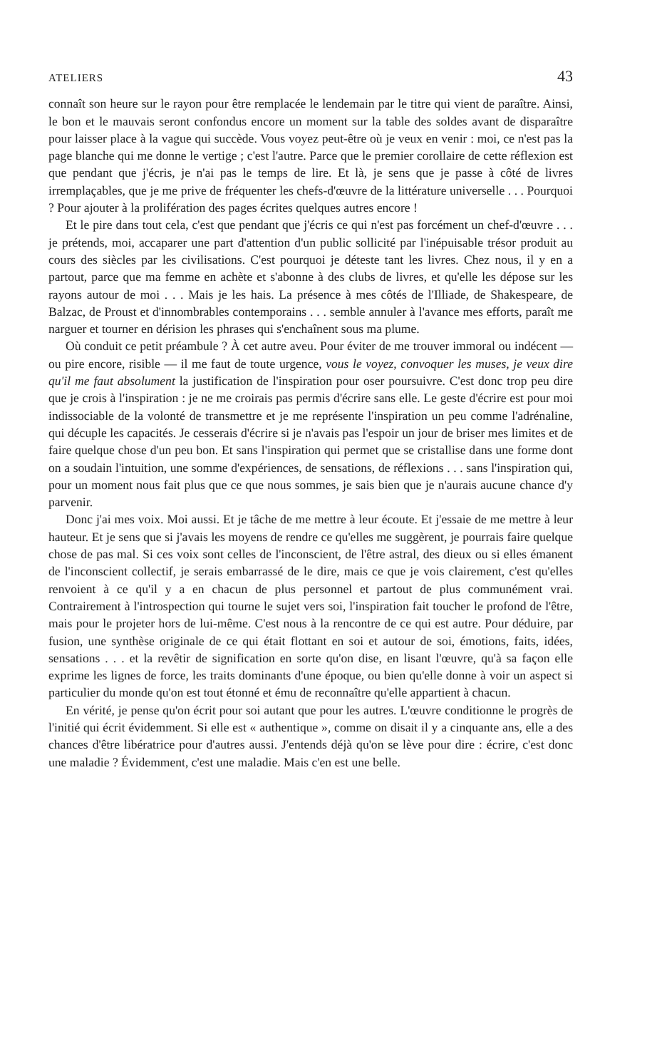ATELIERS 43
connaît son heure sur le rayon pour être remplacée le lendemain par le titre qui vient de paraître. Ainsi, le bon et le mauvais seront confondus encore un moment sur la table des soldes avant de disparaître pour laisser place à la vague qui succède. Vous voyez peut-être où je veux en venir : moi, ce n'est pas la page blanche qui me donne le vertige ; c'est l'autre. Parce que le premier corollaire de cette réflexion est que pendant que j'écris, je n'ai pas le temps de lire. Et là, je sens que je passe à côté de livres irremplaçables, que je me prive de fréquenter les chefs-d'œuvre de la littérature universelle . . . Pourquoi ? Pour ajouter à la prolifération des pages écrites quelques autres encore !
Et le pire dans tout cela, c'est que pendant que j'écris ce qui n'est pas forcément un chef-d'œuvre . . . je prétends, moi, accaparer une part d'attention d'un public sollicité par l'inépuisable trésor produit au cours des siècles par les civilisations. C'est pourquoi je déteste tant les livres. Chez nous, il y en a partout, parce que ma femme en achète et s'abonne à des clubs de livres, et qu'elle les dépose sur les rayons autour de moi . . . Mais je les hais. La présence à mes côtés de l'Illiade, de Shakespeare, de Balzac, de Proust et d'innombrables contemporains . . . semble annuler à l'avance mes efforts, paraît me narguer et tourner en dérision les phrases qui s'enchaînent sous ma plume.
Où conduit ce petit préambule ? À cet autre aveu. Pour éviter de me trouver immoral ou indécent — ou pire encore, risible — il me faut de toute urgence, vous le voyez, convoquer les muses, je veux dire qu'il me faut absolument la justification de l'inspiration pour oser poursuivre. C'est donc trop peu dire que je crois à l'inspiration : je ne me croirais pas permis d'écrire sans elle. Le geste d'écrire est pour moi indissociable de la volonté de transmettre et je me représente l'inspiration un peu comme l'adrénaline, qui décuple les capacités. Je cesserais d'écrire si je n'avais pas l'espoir un jour de briser mes limites et de faire quelque chose d'un peu bon. Et sans l'inspiration qui permet que se cristallise dans une forme dont on a soudain l'intuition, une somme d'expériences, de sensations, de réflexions . . . sans l'inspiration qui, pour un moment nous fait plus que ce que nous sommes, je sais bien que je n'aurais aucune chance d'y parvenir.
Donc j'ai mes voix. Moi aussi. Et je tâche de me mettre à leur écoute. Et j'essaie de me mettre à leur hauteur. Et je sens que si j'avais les moyens de rendre ce qu'elles me suggèrent, je pourrais faire quelque chose de pas mal. Si ces voix sont celles de l'inconscient, de l'être astral, des dieux ou si elles émanent de l'inconscient collectif, je serais embarrassé de le dire, mais ce que je vois clairement, c'est qu'elles renvoient à ce qu'il y a en chacun de plus personnel et partout de plus communément vrai. Contrairement à l'introspection qui tourne le sujet vers soi, l'inspiration fait toucher le profond de l'être, mais pour le projeter hors de lui-même. C'est nous à la rencontre de ce qui est autre. Pour déduire, par fusion, une synthèse originale de ce qui était flottant en soi et autour de soi, émotions, faits, idées, sensations . . . et la revêtir de signification en sorte qu'on dise, en lisant l'œuvre, qu'à sa façon elle exprime les lignes de force, les traits dominants d'une époque, ou bien qu'elle donne à voir un aspect si particulier du monde qu'on est tout étonné et ému de reconnaître qu'elle appartient à chacun.
En vérité, je pense qu'on écrit pour soi autant que pour les autres. L'œuvre conditionne le progrès de l'initié qui écrit évidemment. Si elle est « authentique », comme on disait il y a cinquante ans, elle a des chances d'être libératrice pour d'autres aussi. J'entends déjà qu'on se lève pour dire : écrire, c'est donc une maladie ? Évidemment, c'est une maladie. Mais c'en est une belle.